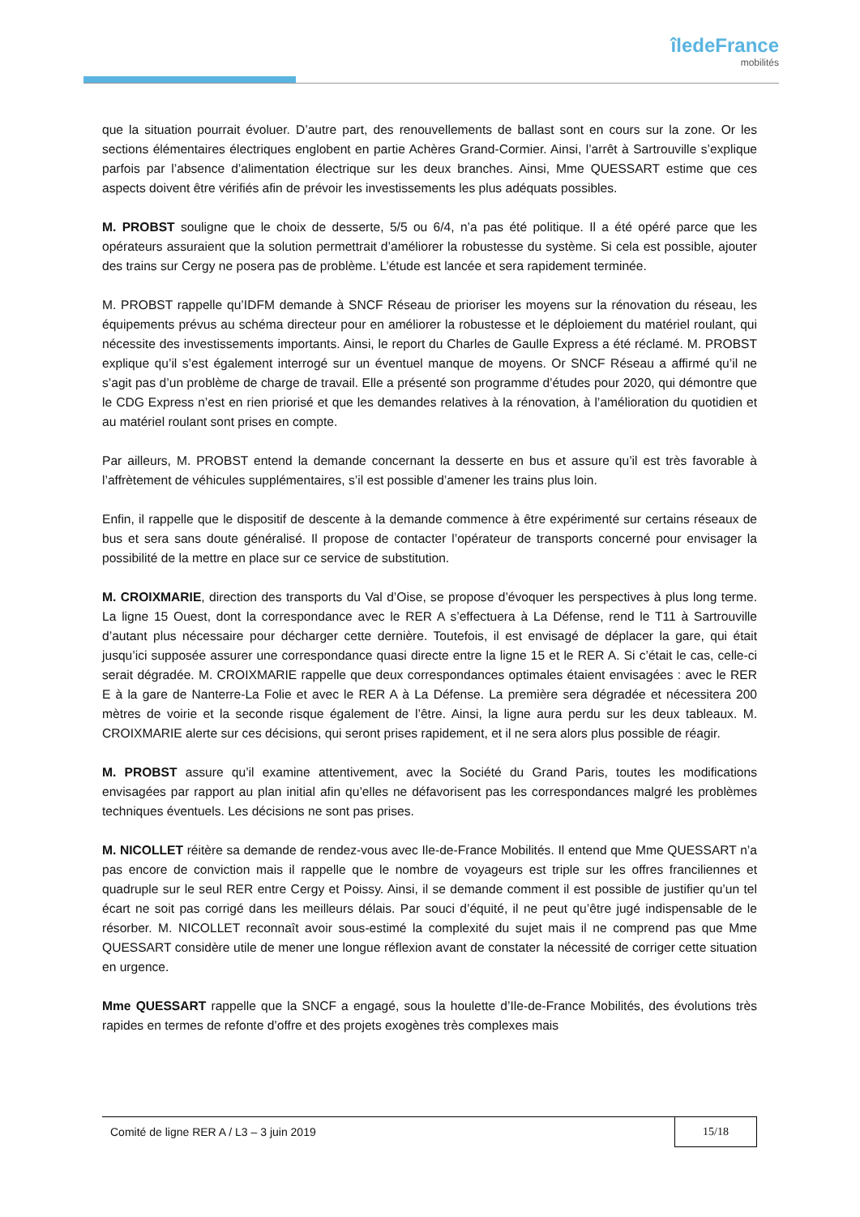îledeFrance
mobilités
que la situation pourrait évoluer. D’autre part, des renouvellements de ballast sont en cours sur la zone. Or les sections élémentaires électriques englobent en partie Achères Grand-Cormier. Ainsi, l’arrêt à Sartrouville s’explique parfois par l’absence d’alimentation électrique sur les deux branches. Ainsi, Mme QUESSART estime que ces aspects doivent être vérifiés afin de prévoir les investissements les plus adéquats possibles.
M. PROBST souligne que le choix de desserte, 5/5 ou 6/4, n’a pas été politique. Il a été opéré parce que les opérateurs assuraient que la solution permettrait d’améliorer la robustesse du système. Si cela est possible, ajouter des trains sur Cergy ne posera pas de problème. L’étude est lancée et sera rapidement terminée.
M. PROBST rappelle qu’IDFM demande à SNCF Réseau de prioriser les moyens sur la rénovation du réseau, les équipements prévus au schéma directeur pour en améliorer la robustesse et le déploiement du matériel roulant, qui nécessite des investissements importants. Ainsi, le report du Charles de Gaulle Express a été réclamé. M. PROBST explique qu’il s’est également interrogé sur un éventuel manque de moyens. Or SNCF Réseau a affirmé qu’il ne s’agit pas d’un problème de charge de travail. Elle a présenté son programme d’études pour 2020, qui démontre que le CDG Express n’est en rien priorisé et que les demandes relatives à la rénovation, à l’amélioration du quotidien et au matériel roulant sont prises en compte.
Par ailleurs, M. PROBST entend la demande concernant la desserte en bus et assure qu’il est très favorable à l’affrètement de véhicules supplémentaires, s’il est possible d’amener les trains plus loin.
Enfin, il rappelle que le dispositif de descente à la demande commence à être expérimenté sur certains réseaux de bus et sera sans doute généralisé. Il propose de contacter l’opérateur de transports concerné pour envisager la possibilité de la mettre en place sur ce service de substitution.
M. CROIXMARIE, direction des transports du Val d’Oise, se propose d’évoquer les perspectives à plus long terme. La ligne 15 Ouest, dont la correspondance avec le RER A s’effectuera à La Défense, rend le T11 à Sartrouville d’autant plus nécessaire pour décharger cette dernière. Toutefois, il est envisagé de déplacer la gare, qui était jusqu’ici supposée assurer une correspondance quasi directe entre la ligne 15 et le RER A. Si c’était le cas, celle-ci serait dégradée. M. CROIXMARIE rappelle que deux correspondances optimales étaient envisagées : avec le RER E à la gare de Nanterre-La Folie et avec le RER A à La Défense. La première sera dégradée et nécessitera 200 mètres de voirie et la seconde risque également de l’être. Ainsi, la ligne aura perdu sur les deux tableaux. M. CROIXMARIE alerte sur ces décisions, qui seront prises rapidement, et il ne sera alors plus possible de réagir.
M. PROBST assure qu’il examine attentivement, avec la Société du Grand Paris, toutes les modifications envisagées par rapport au plan initial afin qu’elles ne défavorisent pas les correspondances malgré les problèmes techniques éventuels. Les décisions ne sont pas prises.
M. NICOLLET réitère sa demande de rendez-vous avec Ile-de-France Mobilités. Il entend que Mme QUESSART n’a pas encore de conviction mais il rappelle que le nombre de voyageurs est triple sur les offres franciliennes et quadruple sur le seul RER entre Cergy et Poissy. Ainsi, il se demande comment il est possible de justifier qu’un tel écart ne soit pas corrigé dans les meilleurs délais. Par souci d’équité, il ne peut qu’être jugé indispensable de le résorber. M. NICOLLET reconnaît avoir sous-estimé la complexité du sujet mais il ne comprend pas que Mme QUESSART considère utile de mener une longue réflexion avant de constater la nécessité de corriger cette situation en urgence.
Mme QUESSART rappelle que la SNCF a engagé, sous la houlette d’Ile-de-France Mobilités, des évolutions très rapides en termes de refonte d’offre et des projets exogènes très complexes mais
Comité de ligne RER A / L3 – 3 juin 2019 15/18